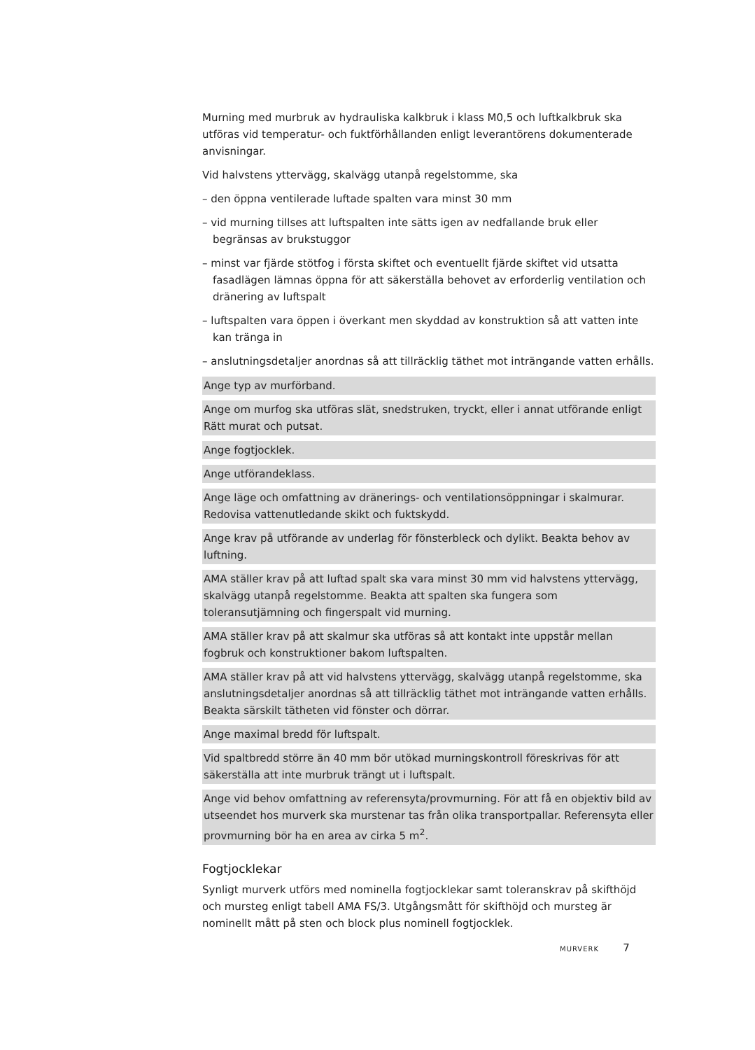Murning med murbruk av hydrauliska kalkbruk i klass M0,5 och luftkalkbruk ska utföras vid temperatur- och fuktförhållanden enligt leverantörens dokumenterade anvisningar.
Vid halvstens yttervägg, skalvägg utanpå regelstomme, ska
– den öppna ventilerade luftade spalten vara minst 30 mm
– vid murning tillses att luftspalten inte sätts igen av nedfallande bruk eller begränsas av brukstuggor
– minst var fjärde stötfog i första skiftet och eventuellt fjärde skiftet vid utsatta fasadlägen lämnas öppna för att säkerställa behovet av erforderlig ventilation och dränering av luftspalt
– luftspalten vara öppen i överkant men skyddad av konstruktion så att vatten inte kan tränga in
– anslutningsdetaljer anordnas så att tillräcklig täthet mot inträngande vatten erhålls.
Ange typ av murförband.
Ange om murfog ska utföras slät, snedstruken, tryckt, eller i annat utförande enligt Rätt murat och putsat.
Ange fogtjocklek.
Ange utförandeklass.
Ange läge och omfattning av dränerings- och ventilationsöppningar i skalmurar. Redovisa vattenutledande skikt och fuktskydd.
Ange krav på utförande av underlag för fönsterbleck och dylikt. Beakta behov av luftning.
AMA ställer krav på att luftad spalt ska vara minst 30 mm vid halvstens yttervägg, skalvägg utanpå regelstomme. Beakta att spalten ska fungera som toleransutjämning och fingerspalt vid murning.
AMA ställer krav på att skalmur ska utföras så att kontakt inte uppstår mellan fogbruk och konstruktioner bakom luftspalten.
AMA ställer krav på att vid halvstens yttervägg, skalvägg utanpå regelstomme, ska anslutningsdetaljer anordnas så att tillräcklig täthet mot inträngande vatten erhålls. Beakta särskilt tätheten vid fönster och dörrar.
Ange maximal bredd för luftspalt.
Vid spaltbredd större än 40 mm bör utökad murningskontroll föreskrivas för att säkerställa att inte murbruk trängt ut i luftspalt.
Ange vid behov omfattning av referensyta/provmurning. För att få en objektiv bild av utseendet hos murverk ska murstenar tas från olika transportpallar. Referensyta eller provmurning bör ha en area av cirka 5 m<sup>2</sup>.
Fogtjocklekar
Synligt murverk utförs med nominella fogtjocklekar samt toleranskrav på skifthöjd och mursteg enligt tabell AMA FS/3. Utgångsmått för skifthöjd och mursteg är nominellt mått på sten och block plus nominell fogtjocklek.
MURVERK 7